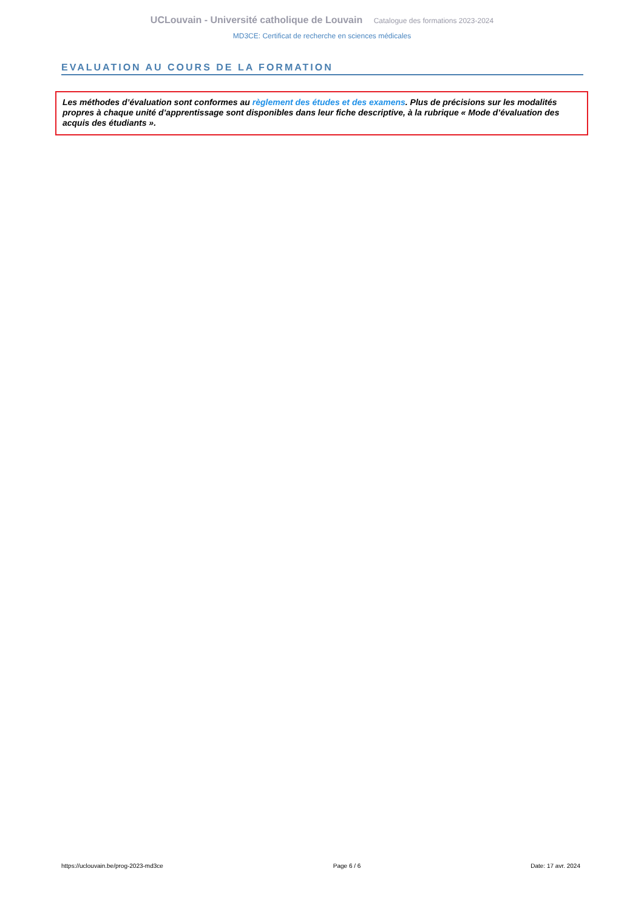UCLouvain - Université catholique de Louvain Catalogue des formations 2023-2024
MD3CE: Certificat de recherche en sciences médicales
EVALUATION AU COURS DE LA FORMATION
Les méthodes d’évaluation sont conformes au règlement des études et des examens. Plus de précisions sur les modalités propres à chaque unité d’apprentissage sont disponibles dans leur fiche descriptive, à la rubrique « Mode d’évaluation des acquis des étudiants ».
https://uclouvain.be/prog-2023-md3ce Page 6 / 6 Date: 17 avr. 2024